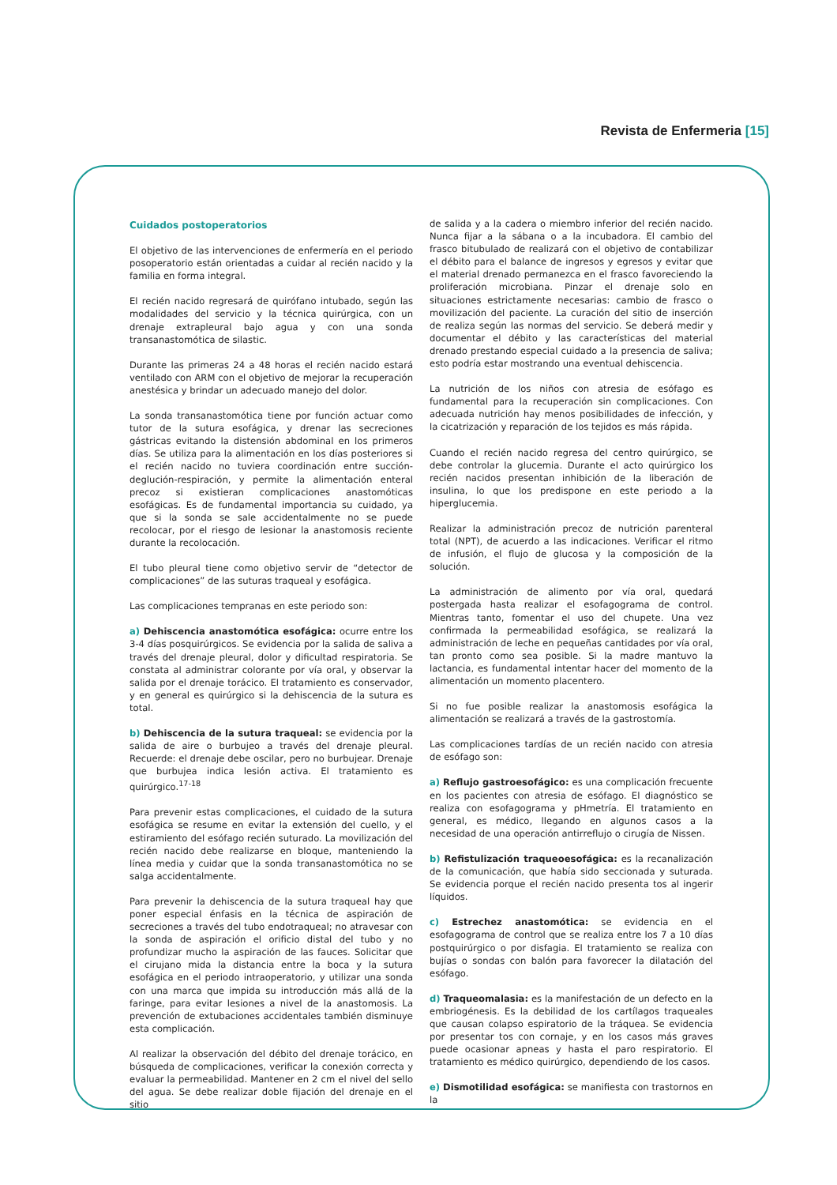Revista de Enfermeria [15]
Cuidados postoperatorios
El objetivo de las intervenciones de enfermería en el periodo posoperatorio están orientadas a cuidar al recién nacido y la familia en forma integral.
El recién nacido regresará de quirófano intubado, según las modalidades del servicio y la técnica quirúrgica, con un drenaje extrapleural bajo agua y con una sonda transanastomótica de silastic.
Durante las primeras 24 a 48 horas el recién nacido estará ventilado con ARM con el objetivo de mejorar la recuperación anestésica y brindar un adecuado manejo del dolor.
La sonda transanastomótica tiene por función actuar como tutor de la sutura esofágica, y drenar las secreciones gástricas evitando la distensión abdominal en los primeros días. Se utiliza para la alimentación en los días posteriores si el recién nacido no tuviera coordinación entre succión-deglución-respiración, y permite la alimentación enteral precoz si existieran complicaciones anastomóticas esofágicas. Es de fundamental importancia su cuidado, ya que si la sonda se sale accidentalmente no se puede recolocar, por el riesgo de lesionar la anastomosis reciente durante la recolocación.
El tubo pleural tiene como objetivo servir de “detector de complicaciones” de las suturas traqueal y esofágica.
Las complicaciones tempranas en este periodo son:
a) Dehiscencia anastomótica esofágica: ocurre entre los 3-4 días posquirúrgicos. Se evidencia por la salida de saliva a través del drenaje pleural, dolor y dificultad respiratoria. Se constata al administrar colorante por vía oral, y observar la salida por el drenaje torácico. El tratamiento es conservador, y en general es quirúrgico si la dehiscencia de la sutura es total.
b) Dehiscencia de la sutura traqueal: se evidencia por la salida de aire o burbujeo a través del drenaje pleural. Recuerde: el drenaje debe oscilar, pero no burbujear. Drenaje que burbujea indica lesión activa. El tratamiento es quirúrgico.<sup>17-18</sup>
Para prevenir estas complicaciones, el cuidado de la sutura esofágica se resume en evitar la extensión del cuello, y el estiramiento del esófago recién suturado. La movilización del recién nacido debe realizarse en bloque, manteniendo la línea media y cuidar que la sonda transanastomótica no se salga accidentalmente.
Para prevenir la dehiscencia de la sutura traqueal hay que poner especial énfasis en la técnica de aspiración de secreciones a través del tubo endotraqueal; no atravesar con la sonda de aspiración el orificio distal del tubo y no profundizar mucho la aspiración de las fauces. Solicitar que el cirujano mida la distancia entre la boca y la sutura esofágica en el periodo intraoperatorio, y utilizar una sonda con una marca que impida su introducción más allá de la faringe, para evitar lesiones a nivel de la anastomosis. La prevención de extubaciones accidentales también disminuye esta complicación.
Al realizar la observación del débito del drenaje torácico, en búsqueda de complicaciones, verificar la conexión correcta y evaluar la permeabilidad. Mantener en 2 cm el nivel del sello del agua. Se debe realizar doble fijación del drenaje en el sitio
de salida y a la cadera o miembro inferior del recién nacido. Nunca fijar a la sábana o a la incubadora. El cambio del frasco bitubulado de realizará con el objetivo de contabilizar el débito para el balance de ingresos y egresos y evitar que el material drenado permanezca en el frasco favoreciendo la proliferación microbiana. Pinzar el drenaje solo en situaciones estrictamente necesarias: cambio de frasco o movilización del paciente. La curación del sitio de inserción de realiza según las normas del servicio. Se deberá medir y documentar el débito y las características del material drenado prestando especial cuidado a la presencia de saliva; esto podría estar mostrando una eventual dehiscencia.
La nutrición de los niños con atresia de esófago es fundamental para la recuperación sin complicaciones. Con adecuada nutrición hay menos posibilidades de infección, y la cicatrización y reparación de los tejidos es más rápida.
Cuando el recién nacido regresa del centro quirúrgico, se debe controlar la glucemia. Durante el acto quirúrgico los recién nacidos presentan inhibición de la liberación de insulina, lo que los predispone en este periodo a la hiperglucemia.
Realizar la administración precoz de nutrición parenteral total (NPT), de acuerdo a las indicaciones. Verificar el ritmo de infusión, el flujo de glucosa y la composición de la solución.
La administración de alimento por vía oral, quedará postergada hasta realizar el esofagograma de control. Mientras tanto, fomentar el uso del chupete. Una vez confirmada la permeabilidad esofágica, se realizará la administración de leche en pequeñas cantidades por vía oral, tan pronto como sea posible. Si la madre mantuvo la lactancia, es fundamental intentar hacer del momento de la alimentación un momento placentero.
Si no fue posible realizar la anastomosis esofágica la alimentación se realizará a través de la gastrostomía.
Las complicaciones tardías de un recién nacido con atresia de esófago son:
a) Reflujo gastroesofágico: es una complicación frecuente en los pacientes con atresia de esófago. El diagnóstico se realiza con esofagograma y pHmetría. El tratamiento en general, es médico, llegando en algunos casos a la necesidad de una operación antirreflujo o cirugía de Nissen.
b) Refistulización traqueoesofágica: es la recanalización de la comunicación, que había sido seccionada y suturada. Se evidencia porque el recién nacido presenta tos al ingerir líquidos.
c) Estrechez anastomótica: se evidencia en el esofagograma de control que se realiza entre los 7 a 10 días postquirúrgico o por disfagia. El tratamiento se realiza con bujías o sondas con balón para favorecer la dilatación del esófago.
d) Traqueomalasia: es la manifestación de un defecto en la embriogénesis. Es la debilidad de los cartílagos traqueales que causan colapso espiratorio de la tráquea. Se evidencia por presentar tos con cornaje, y en los casos más graves puede ocasionar apneas y hasta el paro respiratorio. El tratamiento es médico quirúrgico, dependiendo de los casos.
e) Dismotilidad esofágica: se manifiesta con trastornos en la